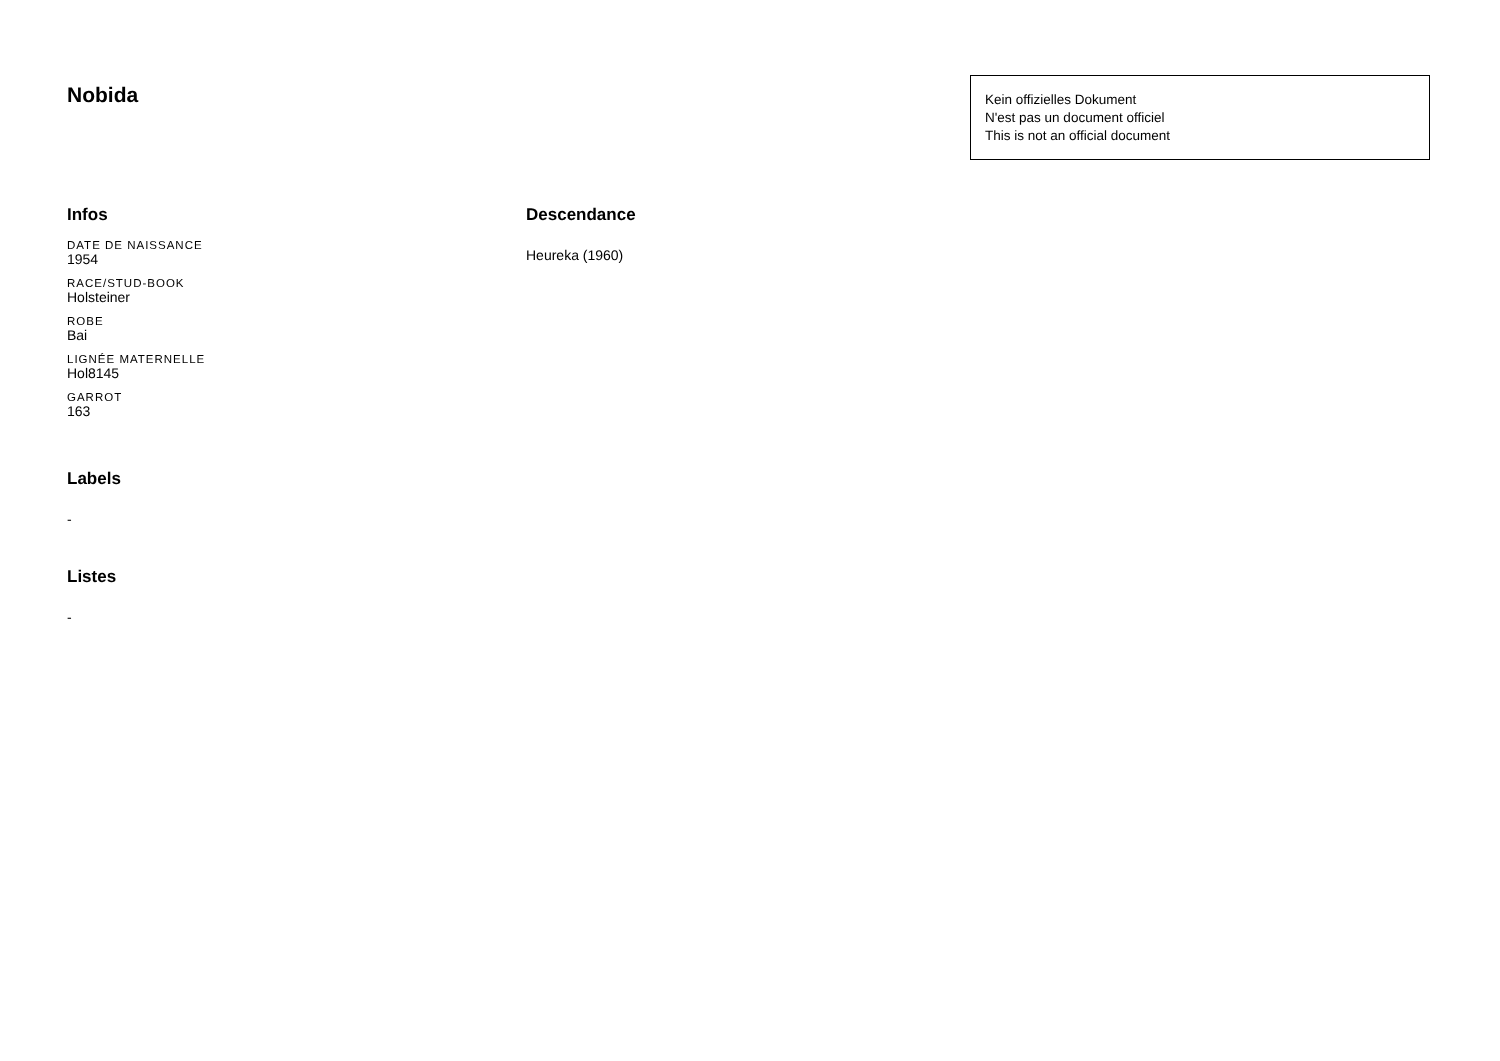Nobida
Kein offizielles Dokument
N'est pas un document officiel
This is not an official document
Infos
DATE DE NAISSANCE
1954
RACE/STUD-BOOK
Holsteiner
ROBE
Bai
LIGNÉE MATERNELLE
Hol8145
GARROT
163
Labels
-
Listes
-
Descendance
Heureka (1960)